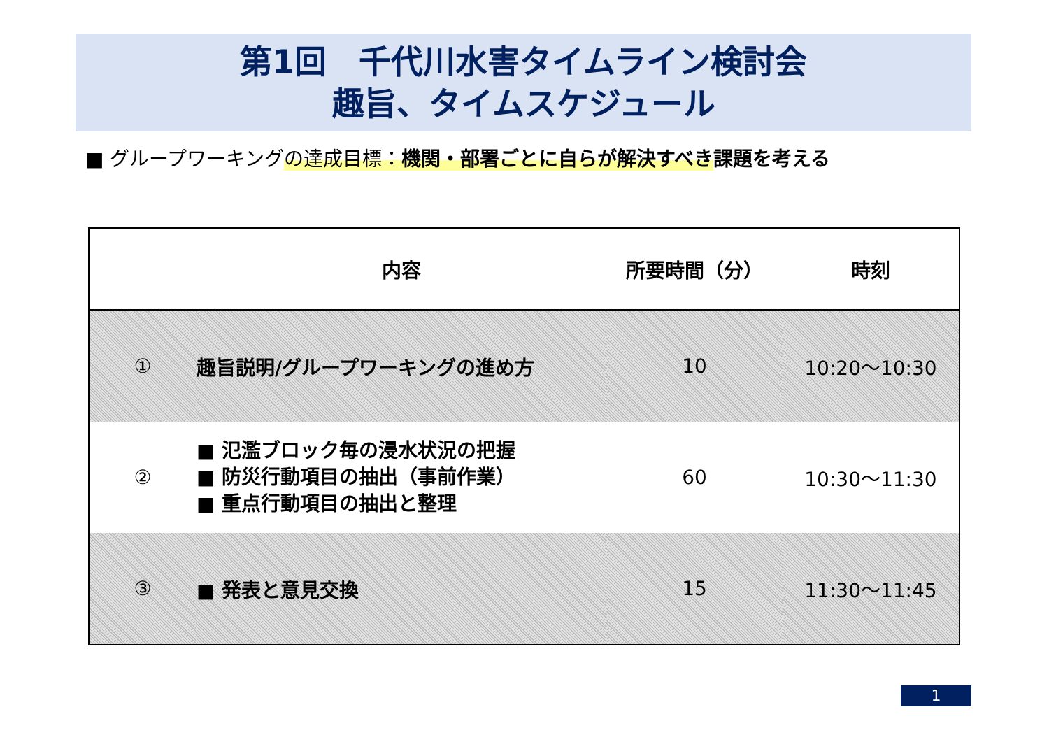第1回　千代川水害タイムライン検討会
趣旨、タイムスケジュール
■ グループワーキングの達成目標：機関・部署ごとに自らが解決すべき 課題を考える
| | 内容 | 所要時間（分） | 時刻 |
| --- | --- | --- | --- |
| ① | 趣旨説明/グループワーキングの進め方 | 10 | 10:20～10:30 |
| ② | ■ 氾濫ブロック毎の浸水状況の把握 ■ 防災行動項目の抽出（事前作業） ■ 重点行動項目の抽出と整理 | 60 | 10:30～11:30 |
| ③ | ■ 発表と意見交換 | 15 | 11:30～11:45 |
1